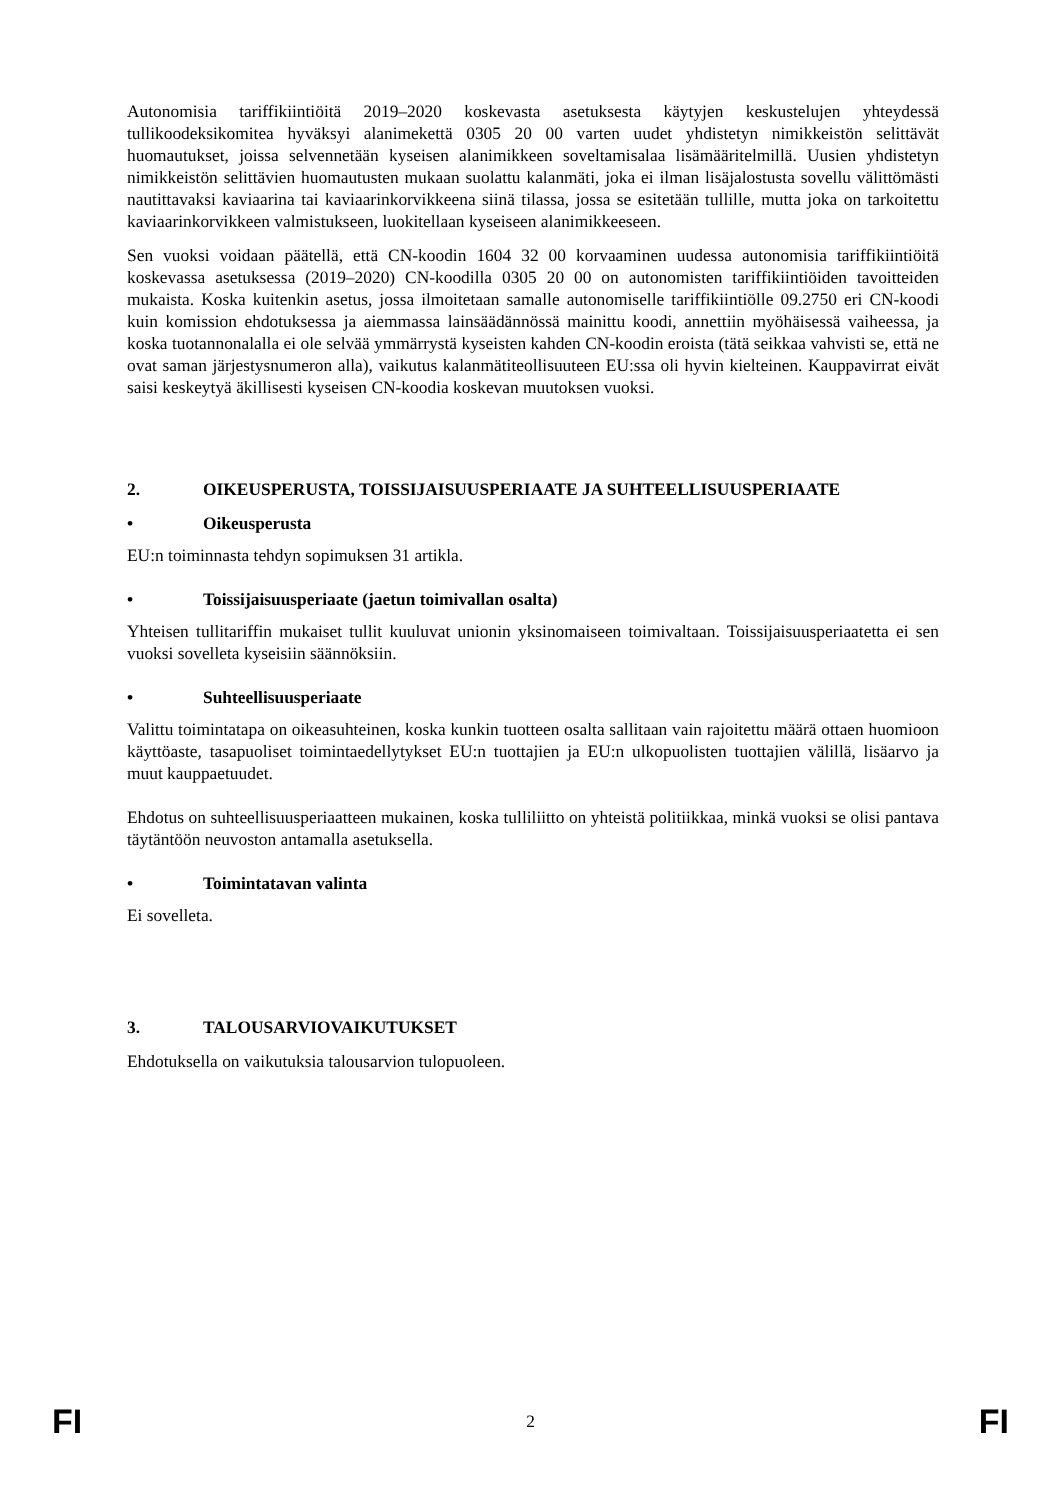Autonomisia tariffikiintiöitä 2019–2020 koskevasta asetuksesta käytyjen keskustelujen yhteydessä tullikoodeksikomitea hyväksyi alanimekettä 0305 20 00 varten uudet yhdistetyn nimikkeistön selittävät huomautukset, joissa selvennetään kyseisen alanimikkeen soveltamisalaa lisämääritelmillä. Uusien yhdistetyn nimikkeistön selittävien huomautusten mukaan suolattu kalanmäti, joka ei ilman lisäjalostusta sovellu välittömästi nautittavaksi kaviaarina tai kaviaarinkorvikkeena siinä tilassa, jossa se esitetään tullille, mutta joka on tarkoitettu kaviaarinkorvikkeen valmistukseen, luokitellaan kyseiseen alanimikkeeseen.
Sen vuoksi voidaan päätellä, että CN-koodin 1604 32 00 korvaaminen uudessa autonomisia tariffikiintiöitä koskevassa asetuksessa (2019–2020) CN-koodilla 0305 20 00 on autonomisten tariffikiintiöiden tavoitteiden mukaista. Koska kuitenkin asetus, jossa ilmoitetaan samalle autonomiselle tariffikiintiölle 09.2750 eri CN-koodi kuin komission ehdotuksessa ja aiemmassa lainsäädännössä mainittu koodi, annettiin myöhäisessä vaiheessa, ja koska tuotannonalalla ei ole selvää ymmärrystä kyseisten kahden CN-koodin eroista (tätä seikkaa vahvisti se, että ne ovat saman järjestysnumeron alla), vaikutus kalanmätiteollisuuteen EU:ssa oli hyvin kielteinen. Kauppavirrat eivät saisi keskeytyä äkillisesti kyseisen CN-koodia koskevan muutoksen vuoksi.
2. OIKEUSPERUSTA, TOISSIJAISUUSPERIAATE JA SUHTEELLISUUSPERIAATE
• Oikeusperusta
EU:n toiminnasta tehdyn sopimuksen 31 artikla.
• Toissijaisuusperiaate (jaetun toimivallan osalta)
Yhteisen tullitariffin mukaiset tullit kuuluvat unionin yksinomaiseen toimivaltaan. Toissijaisuusperiaatetta ei sen vuoksi sovelleta kyseisiin säännöksiin.
• Suhteellisuusperiaate
Valittu toimintatapa on oikeasuhteinen, koska kunkin tuotteen osalta sallitaan vain rajoitettu määrä ottaen huomioon käyttöaste, tasapuoliset toimintaedellytykset EU:n tuottajien ja EU:n ulkopuolisten tuottajien välillä, lisäarvo ja muut kauppaetuudet.
Ehdotus on suhteellisuusperiaatteen mukainen, koska tulliliitto on yhteistä politiikkaa, minkä vuoksi se olisi pantava täytäntöön neuvoston antamalla asetuksella.
• Toimintatavan valinta
Ei sovelleta.
3. TALOUSARVIOVAIKUTUKSET
Ehdotuksella on vaikutuksia talousarvion tulopuoleen.
FI 2 FI